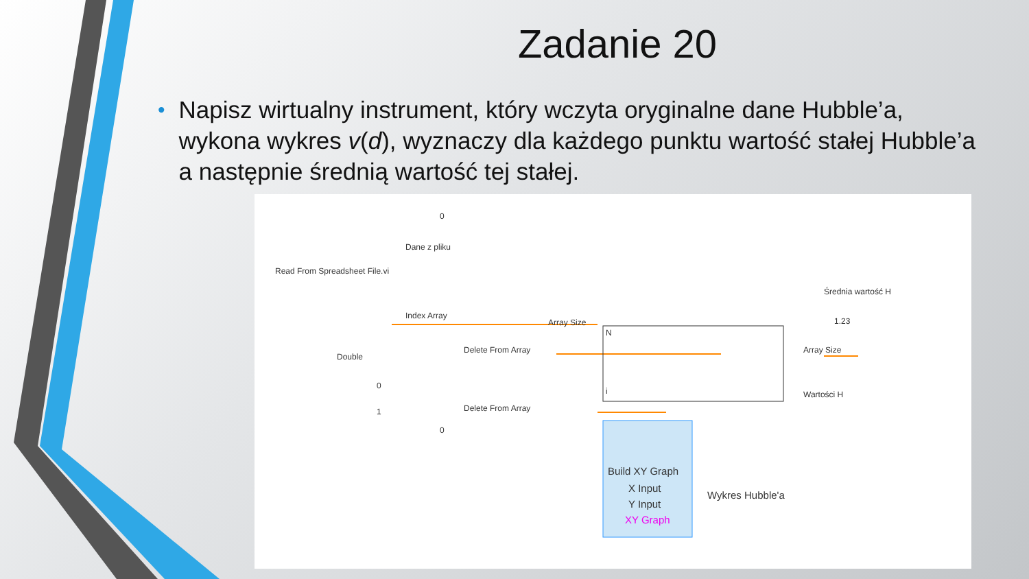Zadanie 20
•
Napisz wirtualny instrument, który wczyta oryginalne dane Hubble’a, wykona wykres v(d), wyznaczy dla każdego punktu wartość stałej Hubble’a a następnie średnią wartość tej stałej.
Read From Spreadsheet File.vi
Dane z pliku
Index Array
Double
Delete From Array
Delete From Array
Array Size
Array Size
Wartości H
Średnia wartość H
Build XY Graph
X Input
Y Input
XY Graph
Wykres Hubble'a
0
0
1
0
N
i
1.23